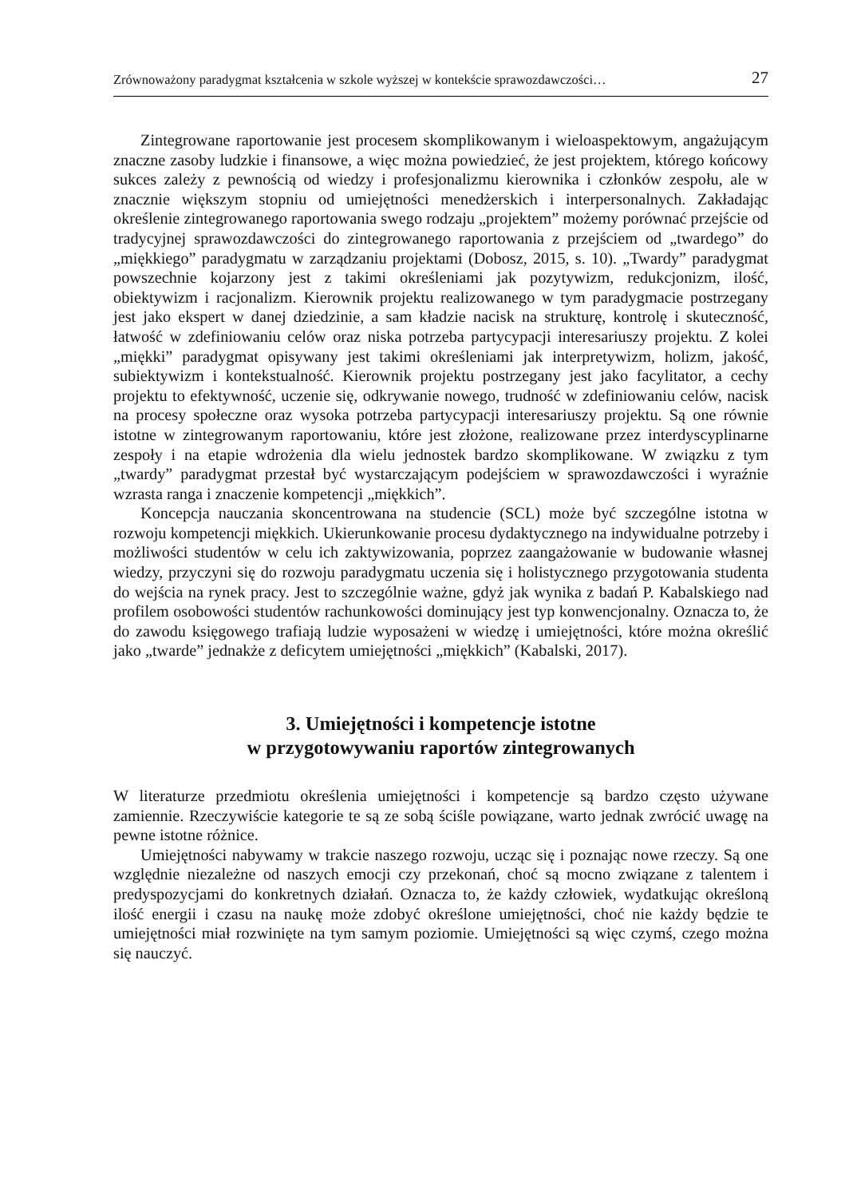Zrównoważony paradygmat kształcenia w szkole wyższej w kontekście sprawozdawczości… 27
Zintegrowane raportowanie jest procesem skomplikowanym i wieloaspektowym, angażującym znaczne zasoby ludzkie i finansowe, a więc można powiedzieć, że jest projektem, którego końcowy sukces zależy z pewnością od wiedzy i profesjonalizmu kierownika i członków zespołu, ale w znacznie większym stopniu od umiejętności menedżerskich i interpersonalnych. Zakładając określenie zintegrowanego raportowania swego rodzaju „projektem” możemy porównać przejście od tradycyjnej sprawozdawczości do zintegrowanego raportowania z przejściem od „twardego” do „miękkiego” paradygmatu w zarządzaniu projektami (Dobosz, 2015, s. 10). „Twardy” paradygmat powszechnie kojarzony jest z takimi określeniami jak pozytywizm, redukcjonizm, ilość, obiektywizm i racjonalizm. Kierownik projektu realizowanego w tym paradygmacie postrzegany jest jako ekspert w danej dziedzinie, a sam kładzie nacisk na strukturę, kontrolę i skuteczność, łatwość w zdefiniowaniu celów oraz niska potrzeba partycypacji interesariuszy projektu. Z kolei „miękki” paradygmat opisywany jest takimi określeniami jak interpretywizm, holizm, jakość, subiektywizm i kontekstualność. Kierownik projektu postrzegany jest jako facylitator, a cechy projektu to efektywność, uczenie się, odkrywanie nowego, trudność w zdefiniowaniu celów, nacisk na procesy społeczne oraz wysoka potrzeba partycypacji interesariuszy projektu. Są one równie istotne w zintegrowanym raportowaniu, które jest złożone, realizowane przez interdyscyplinarne zespoły i na etapie wdrożenia dla wielu jednostek bardzo skomplikowane. W związku z tym „twardy” paradygmat przestał być wystarczającym podejściem w sprawozdawczości i wyraźnie wzrasta ranga i znaczenie kompetencji „miękkich”.
Koncepcja nauczania skoncentrowana na studencie (SCL) może być szczególne istotna w rozwoju kompetencji miękkich. Ukierunkowanie procesu dydaktycznego na indywidualne potrzeby i możliwości studentów w celu ich zaktywizowania, poprzez zaangażowanie w budowanie własnej wiedzy, przyczyni się do rozwoju paradygmatu uczenia się i holistycznego przygotowania studenta do wejścia na rynek pracy. Jest to szczególnie ważne, gdyż jak wynika z badań P. Kabalskiego nad profilem osobowości studentów rachunkowości dominujący jest typ konwencjonalny. Oznacza to, że do zawodu księgowego trafiają ludzie wyposażeni w wiedzę i umiejętności, które można określić jako „twarde” jednakże z deficytem umiejętności „miękkich” (Kabalski, 2017).
3. Umiejętności i kompetencje istotne
w przygotowywaniu raportów zintegrowanych
W literaturze przedmiotu określenia umiejętności i kompetencje są bardzo często używane zamiennie. Rzeczywiście kategorie te są ze sobą ściśle powiązane, warto jednak zwrócić uwagę na pewne istotne różnice.
Umiejętności nabywamy w trakcie naszego rozwoju, ucząc się i poznając nowe rzeczy. Są one względnie niezależne od naszych emocji czy przekonań, choć są mocno związane z talentem i predyspozycjami do konkretnych działań. Oznacza to, że każdy człowiek, wydatkując określoną ilość energii i czasu na naukę może zdobyć określone umiejętności, choć nie każdy będzie te umiejętności miał rozwinięte na tym samym poziomie. Umiejętności są więc czymś, czego można się nauczyć.